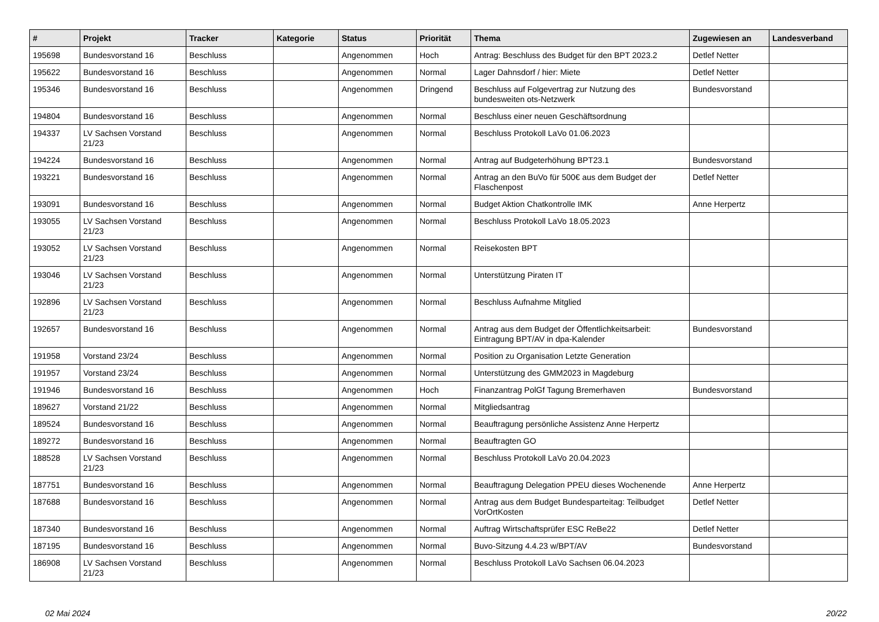| # | Projekt | Tracker | Kategorie | Status | Priorität | Thema | Zugewiesen an | Landesverband |
| --- | --- | --- | --- | --- | --- | --- | --- | --- |
| 195698 | Bundesvorstand 16 | Beschluss | | Angenommen | Hoch | Antrag: Beschluss des Budget für den BPT 2023.2 | Detlef Netter | |
| 195622 | Bundesvorstand 16 | Beschluss | | Angenommen | Normal | Lager Dahnsdorf / hier: Miete | Detlef Netter | |
| 195346 | Bundesvorstand 16 | Beschluss | | Angenommen | Dringend | Beschluss auf Folgevertrag zur Nutzung des bundesweiten ots-Netzwerk | Bundesvorstand | |
| 194804 | Bundesvorstand 16 | Beschluss | | Angenommen | Normal | Beschluss einer neuen Geschäftsordnung | | |
| 194337 | LV Sachsen Vorstand 21/23 | Beschluss | | Angenommen | Normal | Beschluss Protokoll LaVo 01.06.2023 | | |
| 194224 | Bundesvorstand 16 | Beschluss | | Angenommen | Normal | Antrag auf Budgeterhöhung BPT23.1 | Bundesvorstand | |
| 193221 | Bundesvorstand 16 | Beschluss | | Angenommen | Normal | Antrag an den BuVo für 500€ aus dem Budget der Flaschenpost | Detlef Netter | |
| 193091 | Bundesvorstand 16 | Beschluss | | Angenommen | Normal | Budget Aktion Chatkontrolle IMK | Anne Herpertz | |
| 193055 | LV Sachsen Vorstand 21/23 | Beschluss | | Angenommen | Normal | Beschluss Protokoll LaVo 18.05.2023 | | |
| 193052 | LV Sachsen Vorstand 21/23 | Beschluss | | Angenommen | Normal | Reisekosten BPT | | |
| 193046 | LV Sachsen Vorstand 21/23 | Beschluss | | Angenommen | Normal | Unterstützung Piraten IT | | |
| 192896 | LV Sachsen Vorstand 21/23 | Beschluss | | Angenommen | Normal | Beschluss Aufnahme Mitglied | | |
| 192657 | Bundesvorstand 16 | Beschluss | | Angenommen | Normal | Antrag aus dem Budget der Öffentlichkeitsarbeit: Eintragung BPT/AV in dpa-Kalender | Bundesvorstand | |
| 191958 | Vorstand 23/24 | Beschluss | | Angenommen | Normal | Position zu Organisation Letzte Generation | | |
| 191957 | Vorstand 23/24 | Beschluss | | Angenommen | Normal | Unterstützung des GMM2023 in Magdeburg | | |
| 191946 | Bundesvorstand 16 | Beschluss | | Angenommen | Hoch | Finanzantrag PolGf Tagung Bremerhaven | Bundesvorstand | |
| 189627 | Vorstand 21/22 | Beschluss | | Angenommen | Normal | Mitgliedsantrag | | |
| 189524 | Bundesvorstand 16 | Beschluss | | Angenommen | Normal | Beauftragung persönliche Assistenz Anne Herpertz | | |
| 189272 | Bundesvorstand 16 | Beschluss | | Angenommen | Normal | Beauftragten GO | | |
| 188528 | LV Sachsen Vorstand 21/23 | Beschluss | | Angenommen | Normal | Beschluss Protokoll LaVo 20.04.2023 | | |
| 187751 | Bundesvorstand 16 | Beschluss | | Angenommen | Normal | Beauftragung Delegation PPEU dieses Wochenende | Anne Herpertz | |
| 187688 | Bundesvorstand 16 | Beschluss | | Angenommen | Normal | Antrag aus dem Budget Bundesparteitag: Teilbudget VorOrtKosten | Detlef Netter | |
| 187340 | Bundesvorstand 16 | Beschluss | | Angenommen | Normal | Auftrag Wirtschaftsprüfer ESC ReBe22 | Detlef Netter | |
| 187195 | Bundesvorstand 16 | Beschluss | | Angenommen | Normal | Buvo-Sitzung 4.4.23 w/BPT/AV | Bundesvorstand | |
| 186908 | LV Sachsen Vorstand 21/23 | Beschluss | | Angenommen | Normal | Beschluss Protokoll LaVo Sachsen 06.04.2023 | | |
02 Mai 2024 20/22